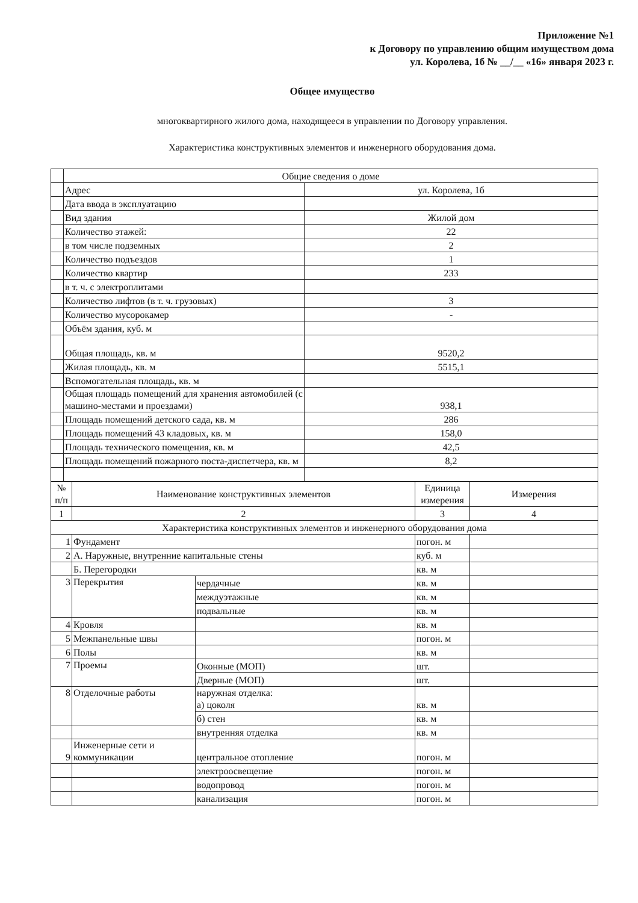Приложение №1
к Договору по управлению общим имуществом дома
ул. Королева, 1б № __/__ «16» января 2023 г.
Общее имущество
многоквартирного жилого дома, находящееся в управлении по Договору управления.
Характеристика конструктивных элементов и инженерного оборудования дома.
| | Общие сведения о доме | |
| | Адрес | ул. Королева, 1б |
| | Дата ввода в эксплуатацию | |
| | Вид здания | Жилой дом |
| | Количество этажей: | 22 |
| | в том числе подземных | 2 |
| | Количество подъездов | 1 |
| | Количество квартир | 233 |
| | в т. ч. с электроплитами | |
| | Количество лифтов (в т. ч. грузовых) | 3 |
| | Количество мусорокамер | - |
| | Объём здания, куб. м | |
| | Общая площадь, кв. м | 9520,2 |
| | Жилая площадь, кв. м | 5515,1 |
| | Вспомогательная площадь, кв. м | |
| | Общая площадь помещений для хранения автомобилей (с машино-местами и проездами) | 938,1 |
| | Площадь помещений детского сада, кв. м | 286 |
| | Площадь помещений 43 кладовых, кв. м | 158,0 |
| | Площадь технического помещения, кв. м | 42,5 |
| | Площадь помещений пожарного поста-диспетчера, кв. м | 8,2 |
| № п/п | Наименование конструктивных элементов | | Единица измерения | Измерения |
| --- | --- | --- | --- | --- |
| 1 | 2 | | 3 | 4 |
| Характеристика конструктивных элементов и инженерного оборудования дома | | | | |
| 1 | Фундамент | | погон. м | |
| 2 | А. Наружные, внутренние капитальные стены | | куб. м | |
| | Б. Перегородки | | кв. м | |
| 3 | Перекрытия | чердачные | кв. м | |
| | | междуэтажные | кв. м | |
| | | подвальные | кв. м | |
| 4 | Кровля | | кв. м | |
| 5 | Межпанельные швы | | погон. м | |
| 6 | Полы | | кв. м | |
| 7 | Проемы | Оконные (МОП) | шт. | |
| | | Дверные (МОП) | шт. | |
| 8 | Отделочные работы | наружная отделка: а) цоколя | кв. м | |
| | | б) стен | кв. м | |
| | | внутренняя отделка | кв. м | |
| 9 | Инженерные сети и коммуникации | центральное отопление | погон. м | |
| | | электроосвещение | погон. м | |
| | | водопровод | погон. м | |
| | | канализация | погон. м | |